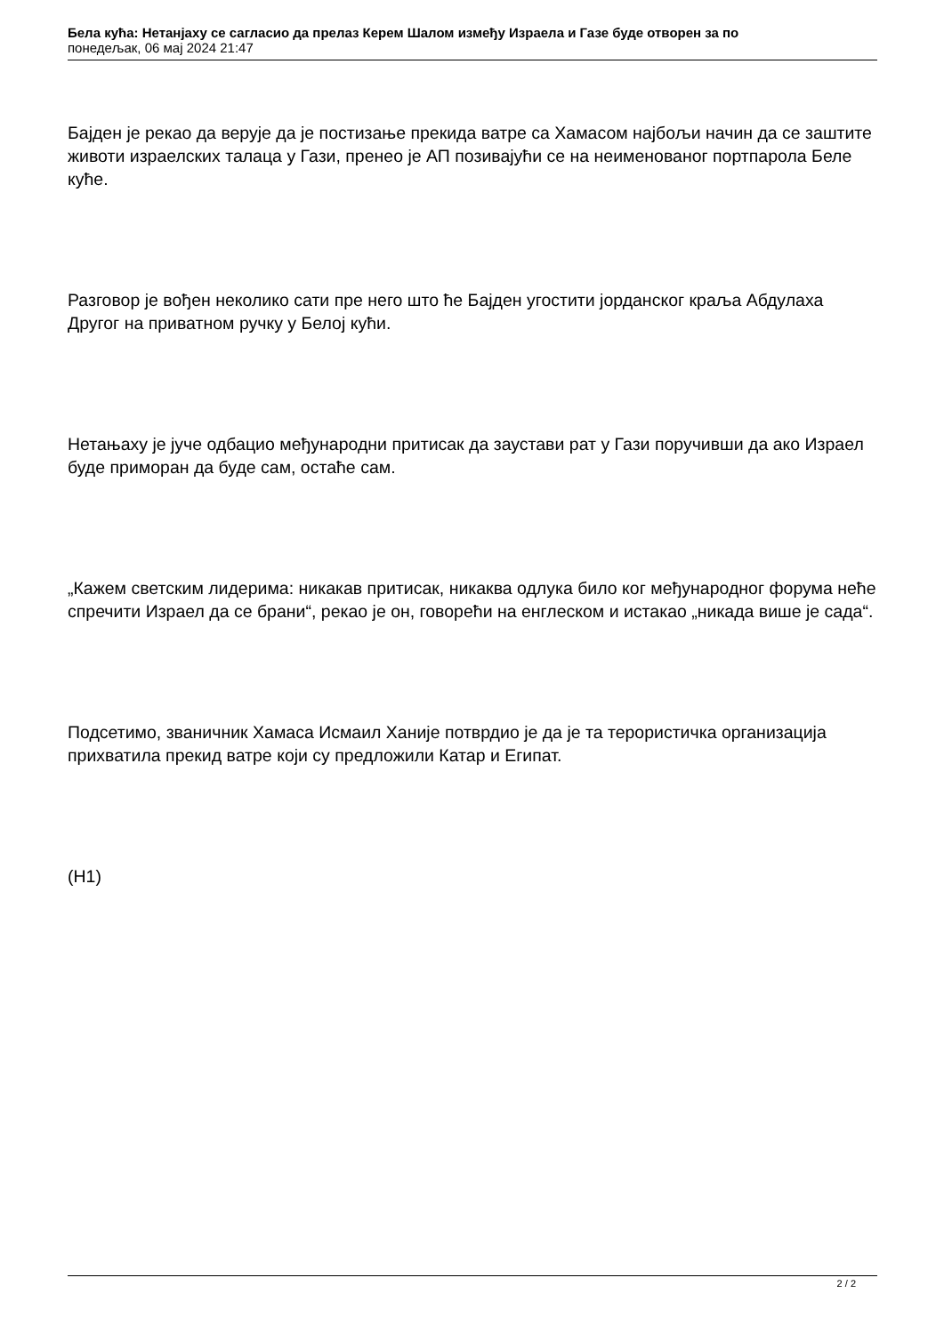Бела кућа: Нетанјаху се сагласио да прелаз Керем Шалом између Израела и Газе буде отворен за по
понедељак, 06 мај 2024 21:47
Бајден је рекао да верује да је постизање прекида ватре са Хамасом најбољи начин да се заштите животи израелских талаца у Гази, пренео је АП позивајући се на неименованог портпарола Беле куће.
Разговор је вођен неколико сати пре него што ће Бајден угостити јорданског краља Абдулаха Другог на приватном ручку у Белој кући.
Нетањаху је јуче одбацио међународни притисак да заустави рат у Гази поручивши да ако Израел буде приморан да буде сам, остаће сам.
„Кажем светским лидерима: никакав притисак, никаква одлука било ког међународног форума неће спречити Израел да се брани“, рекао је он, говорећи на енглеском и истакао „никада више је сада“.
Подсетимо, званичник Хамаса Исмаил Ханије потврдио је да је та терористичка организација прихватила прекид ватре који су предложили Катар и Египат.
(Н1)
2 / 2